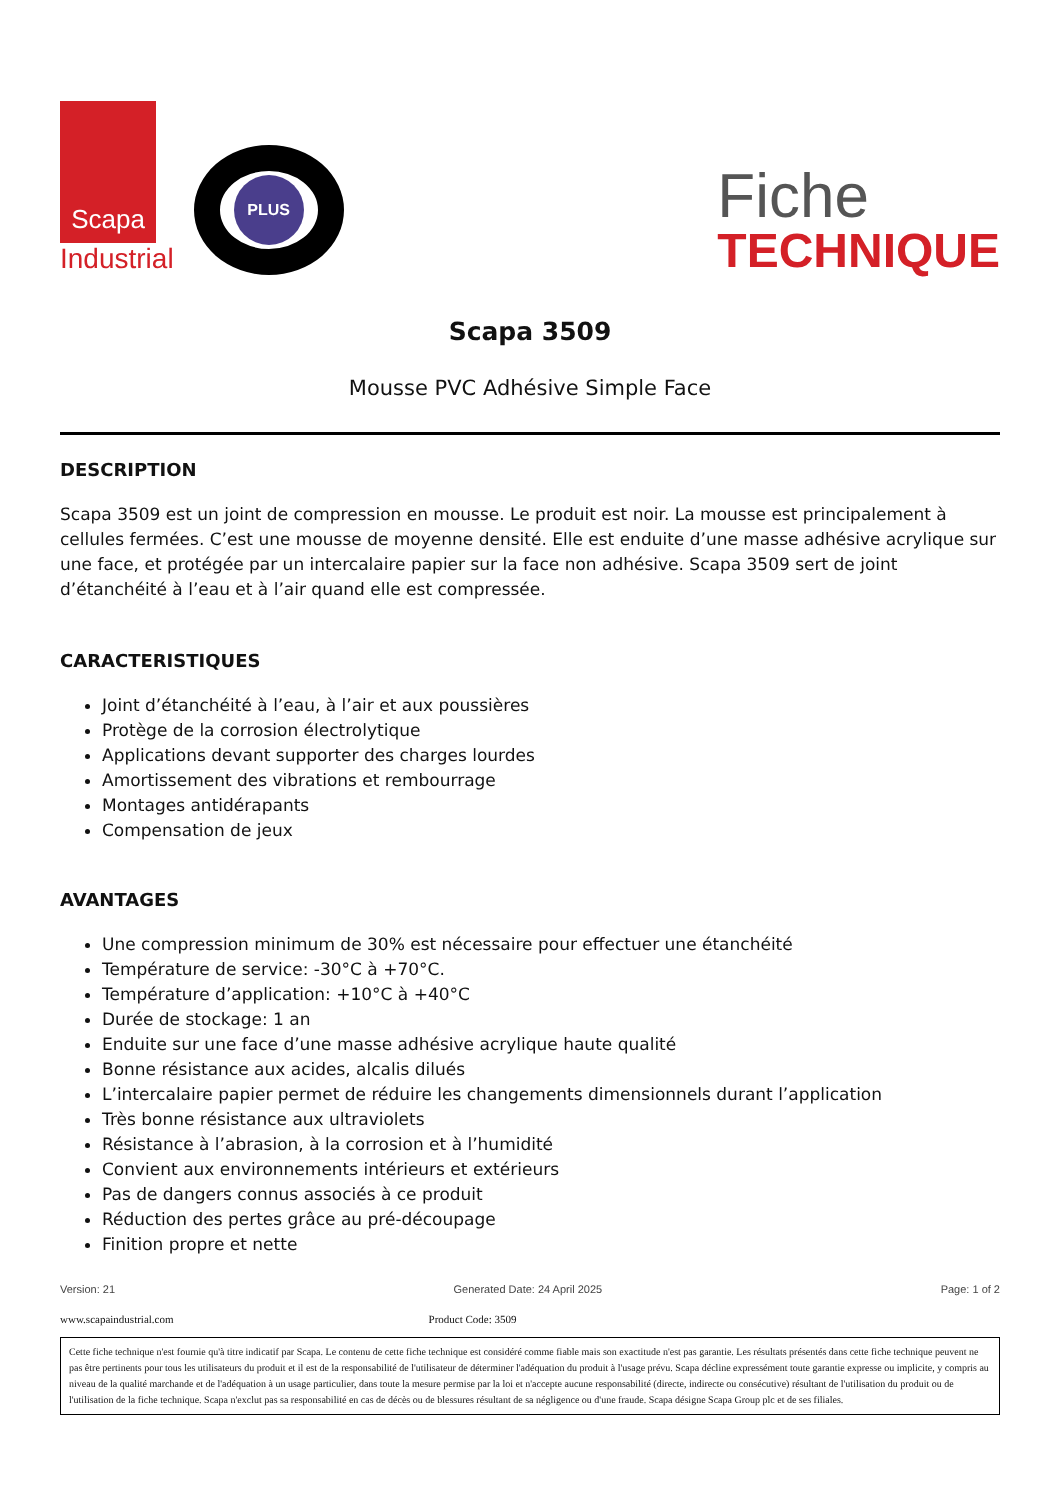Scapa
Industrial
PLUS
Fiche
TECHNIQUE
Scapa 3509
Mousse PVC Adhésive Simple Face
DESCRIPTION
Scapa 3509 est un joint de compression en mousse. Le produit est noir. La mousse est principalement à cellules fermées. C’est une mousse de moyenne densité. Elle est enduite d’une masse adhésive acrylique sur une face, et protégée par un intercalaire papier sur la face non adhésive. Scapa 3509 sert de joint d’étanchéité à l’eau et à l’air quand elle est compressée.
CARACTERISTIQUES
Joint d’étanchéité à l’eau, à l’air et aux poussières
Protège de la corrosion électrolytique
Applications devant supporter des charges lourdes
Amortissement des vibrations et rembourrage
Montages antidérapants
Compensation de jeux
AVANTAGES
Une compression minimum de 30% est nécessaire pour effectuer une étanchéité
Température de service: -30°C à +70°C.
Température d’application: +10°C à +40°C
Durée de stockage: 1 an
Enduite sur une face d’une masse adhésive acrylique haute qualité
Bonne résistance aux acides, alcalis dilués
L’intercalaire papier permet de réduire les changements dimensionnels durant l’application
Très bonne résistance aux ultraviolets
Résistance à l’abrasion, à la corrosion et à l’humidité
Convient aux environnements intérieurs et extérieurs
Pas de dangers connus associés à ce produit
Réduction des pertes grâce au pré-découpage
Finition propre et nette
Version: 21 Generated Date: 24 April 2025 Page: 1 of 2
www.scapaindustrial.com Product Code: 3509
Cette fiche technique n'est fournie qu'à titre indicatif par Scapa. Le contenu de cette fiche technique est considéré comme fiable mais son exactitude n'est pas garantie. Les résultats présentés dans cette fiche technique peuvent ne pas être pertinents pour tous les utilisateurs du produit et il est de la responsabilité de l'utilisateur de déterminer l'adéquation du produit à l'usage prévu. Scapa décline expressément toute garantie expresse ou implicite, y compris au niveau de la qualité marchande et de l'adéquation à un usage particulier, dans toute la mesure permise par la loi et n'accepte aucune responsabilité (directe, indirecte ou consécutive) résultant de l'utilisation du produit ou de l'utilisation de la fiche technique. Scapa n'exclut pas sa responsabilité en cas de décès ou de blessures résultant de sa négligence ou d'une fraude. Scapa désigne Scapa Group plc et de ses filiales.